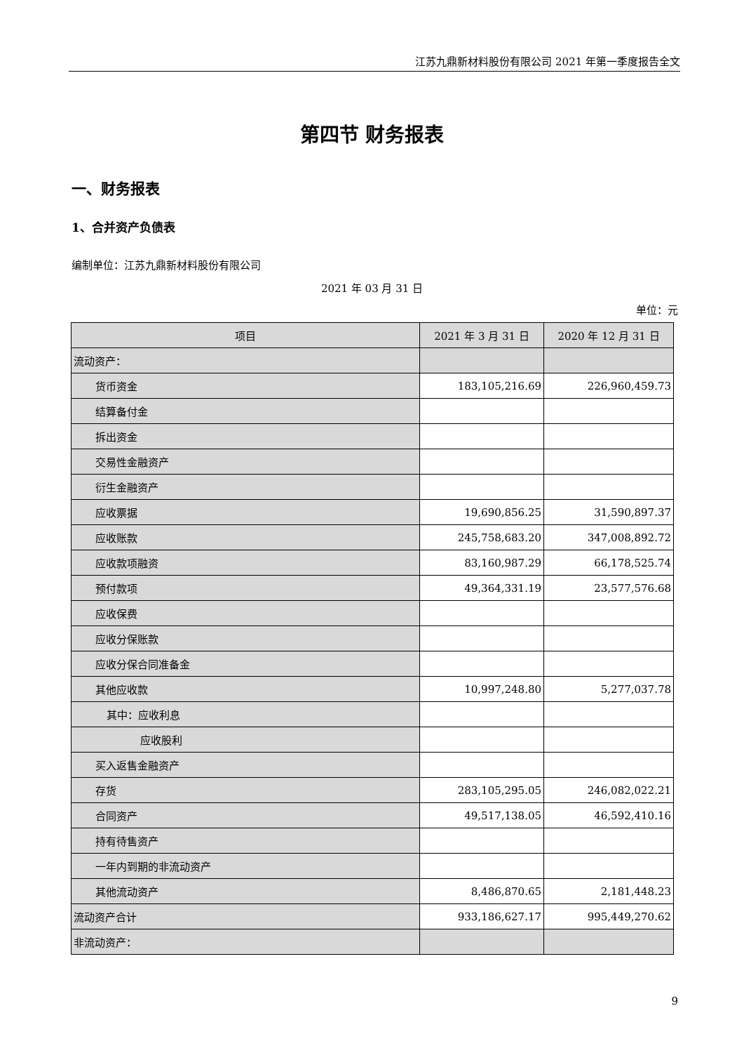江苏九鼎新材料股份有限公司 2021 年第一季度报告全文
第四节 财务报表
一、财务报表
1、合并资产负债表
编制单位：江苏九鼎新材料股份有限公司
2021 年 03 月 31 日
单位：元
| 项目 | 2021 年 3 月 31 日 | 2020 年 12 月 31 日 |
| --- | --- | --- |
| 流动资产： | | |
| 货币资金 | 183,105,216.69 | 226,960,459.73 |
| 结算备付金 | | |
| 拆出资金 | | |
| 交易性金融资产 | | |
| 衍生金融资产 | | |
| 应收票据 | 19,690,856.25 | 31,590,897.37 |
| 应收账款 | 245,758,683.20 | 347,008,892.72 |
| 应收款项融资 | 83,160,987.29 | 66,178,525.74 |
| 预付款项 | 49,364,331.19 | 23,577,576.68 |
| 应收保费 | | |
| 应收分保账款 | | |
| 应收分保合同准备金 | | |
| 其他应收款 | 10,997,248.80 | 5,277,037.78 |
| 其中：应收利息 | | |
| 应收股利 | | |
| 买入返售金融资产 | | |
| 存货 | 283,105,295.05 | 246,082,022.21 |
| 合同资产 | 49,517,138.05 | 46,592,410.16 |
| 持有待售资产 | | |
| 一年内到期的非流动资产 | | |
| 其他流动资产 | 8,486,870.65 | 2,181,448.23 |
| 流动资产合计 | 933,186,627.17 | 995,449,270.62 |
| 非流动资产： | | |
9